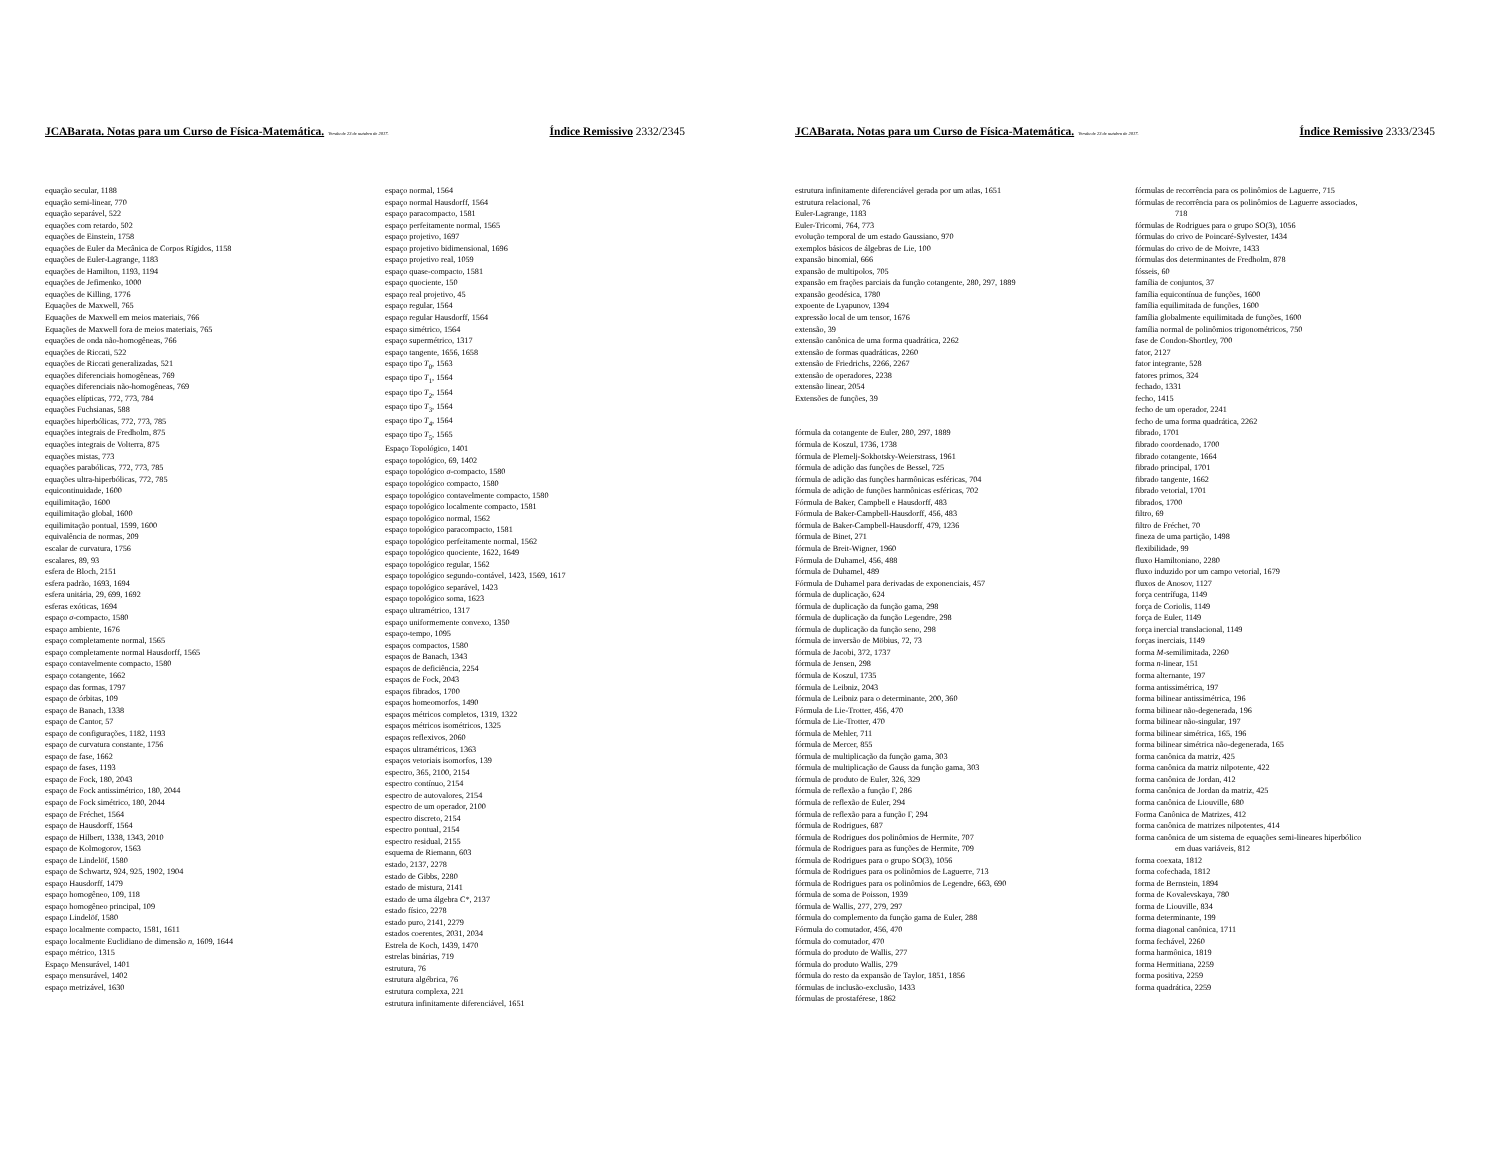JCABarata. Notas para um Curso de Física-Matemática. Versão de 23 de outubro de 2017. Índice Remissivo 2332/2345
equação secular, 1188
equação semi-linear, 770
equação separável, 522
equações com retardo, 502
equações de Einstein, 1758
equações de Euler da Mecânica de Corpos Rígidos, 1158
equações de Euler-Lagrange, 1183
equações de Hamilton, 1193, 1194
equações de Jefimenko, 1000
equações de Killing, 1776
Equações de Maxwell, 765
Equações de Maxwell em meios materiais, 766
Equações de Maxwell fora de meios materiais, 765
equações de onda não-homogêneas, 766
equações de Riccati, 522
equações de Riccati generalizadas, 521
equações diferenciais homogêneas, 769
equações diferenciais não-homogêneas, 769
equações elípticas, 772, 773, 784
equações Fuchsianas, 588
equações hiperbólicas, 772, 773, 785
equações integrais de Fredholm, 875
equações integrais de Volterra, 875
equações mistas, 773
equações parabólicas, 772, 773, 785
equações ultra-hiperbólicas, 772, 785
equicontinuidade, 1600
equilimitação, 1600
equilimitação global, 1600
equilimitação pontual, 1599, 1600
equivalência de normas, 209
escalar de curvatura, 1756
escalares, 89, 93
esfera de Bloch, 2151
esfera padrão, 1693, 1694
esfera unitária, 29, 699, 1692
esferas exóticas, 1694
espaço σ-compacto, 1580
espaço ambiente, 1676
espaço completamente normal, 1565
espaço completamente normal Hausdorff, 1565
espaço contavelmente compacto, 1580
espaço cotangente, 1662
espaço das formas, 1797
espaço de órbitas, 109
espaço de Banach, 1338
espaço de Cantor, 57
espaço de configurações, 1182, 1193
espaço de curvatura constante, 1756
espaço de fase, 1662
espaço de fases, 1193
espaço de Fock, 180, 2043
espaço de Fock antissimétrico, 180, 2044
espaço de Fock simétrico, 180, 2044
espaço de Fréchet, 1564
espaço de Hausdorff, 1564
espaço de Hilbert, 1338, 1343, 2010
espaço de Kolmogorov, 1563
espaço de Lindelöf, 1580
espaço de Schwartz, 924, 925, 1902, 1904
espaço Hausdorff, 1479
espaço homogêneo, 109, 118
espaço homogêneo principal, 109
espaço Lindelöf, 1580
espaço localmente compacto, 1581, 1611
espaço localmente Euclidiano de dimensão n, 1609, 1644
espaço métrico, 1315
Espaço Mensurável, 1401
espaço mensurável, 1402
espaço metrizável, 1630
espaço normal, 1564
espaço normal Hausdorff, 1564
espaço paracompacto, 1581
espaço perfeitamente normal, 1565
espaço projetivo, 1697
espaço projetivo bidimensional, 1696
espaço projetivo real, 1059
espaço quase-compacto, 1581
espaço quociente, 150
espaço real projetivo, 45
espaço regular, 1564
espaço regular Hausdorff, 1564
espaço simétrico, 1564
espaço supermétrico, 1317
espaço tangente, 1656, 1658
espaço tipo T<sub>0</sub>, 1563
espaço tipo T<sub>1</sub>, 1564
espaço tipo T<sub>2</sub>, 1564
espaço tipo T<sub>3</sub>, 1564
espaço tipo T<sub>4</sub>, 1564
espaço tipo T<sub>5</sub>, 1565
Espaço Topológico, 1401
espaço topológico, 69, 1402
espaço topológico σ-compacto, 1580
espaço topológico compacto, 1580
espaço topológico contavelmente compacto, 1580
espaço topológico localmente compacto, 1581
espaço topológico normal, 1562
espaço topológico paracompacto, 1581
espaço topológico perfeitamente normal, 1562
espaço topológico quociente, 1622, 1649
espaço topológico regular, 1562
espaço topológico segundo-contável, 1423, 1569, 1617
espaço topológico separável, 1423
espaço topológico soma, 1623
espaço ultramétrico, 1317
espaço uniformemente convexo, 1350
espaço-tempo, 1095
espaços compactos, 1580
espaços de Banach, 1343
espaços de deficiência, 2254
espaços de Fock, 2043
espaços fibrados, 1700
espaços homeomorfos, 1490
espaços métricos completos, 1319, 1322
espaços métricos isométricos, 1325
espaços reflexivos, 2060
espaços ultramétricos, 1363
espaços vetoriais isomorfos, 139
espectro, 365, 2100, 2154
espectro contínuo, 2154
espectro de autovalores, 2154
espectro de um operador, 2100
espectro discreto, 2154
espectro pontual, 2154
espectro residual, 2155
esquema de Riemann, 603
estado, 2137, 2278
estado de Gibbs, 2280
estado de mistura, 2141
estado de uma álgebra C*, 2137
estado físico, 2278
estado puro, 2141, 2279
estados coerentes, 2031, 2034
Estrela de Koch, 1439, 1470
estrelas binárias, 719
estrutura, 76
estrutura algébrica, 76
estrutura complexa, 221
estrutura infinitamente diferenciável, 1651
JCABarata. Notas para um Curso de Física-Matemática. Versão de 23 de outubro de 2017. Índice Remissivo 2333/2345
estrutura infinitamente diferenciável gerada por um atlas, 1651
estrutura relacional, 76
Euler-Lagrange, 1183
Euler-Tricomi, 764, 773
evolução temporal de um estado Gaussiano, 970
exemplos básicos de álgebras de Lie, 100
expansão binomial, 666
expansão de multipolos, 705
expansão em frações parciais da função cotangente, 280, 297, 1889
expansão geodésica, 1780
expoente de Lyapunov, 1394
expressão local de um tensor, 1676
extensão, 39
extensão canônica de uma forma quadrática, 2262
extensão de formas quadráticas, 2260
extensão de Friedrichs, 2266, 2267
extensão de operadores, 2238
extensão linear, 2054
Extensões de funções, 39
fórmula da cotangente de Euler, 280, 297, 1889
fórmula de Koszul, 1736, 1738
fórmula de Plemelj-Sokhotsky-Weierstrass, 1961
fórmula de adição das funções de Bessel, 725
fórmula de adição das funções harmônicas esféricas, 704
fórmula de adição de funções harmônicas esféricas, 702
Fórmula de Baker, Campbell e Hausdorff, 483
Fórmula de Baker-Campbell-Hausdorff, 456, 483
fórmula de Baker-Campbell-Hausdorff, 479, 1236
fórmula de Binet, 271
fórmula de Breit-Wigner, 1960
Fórmula de Duhamel, 456, 488
fórmula de Duhamel, 489
Fórmula de Duhamel para derivadas de exponenciais, 457
fórmula de duplicação, 624
fórmula de duplicação da função gama, 298
fórmula de duplicação da função Legendre, 298
fórmula de duplicação da função seno, 298
fórmula de inversão de Möbius, 72, 73
fórmula de Jacobi, 372, 1737
fórmula de Jensen, 298
fórmula de Koszul, 1735
fórmula de Leibniz, 2043
fórmula de Leibniz para o determinante, 200, 360
Fórmula de Lie-Trotter, 456, 470
fórmula de Lie-Trotter, 470
fórmula de Mehler, 711
fórmula de Mercer, 855
fórmula de multiplicação da função gama, 303
fórmula de multiplicação de Gauss da função gama, 303
fórmula de produto de Euler, 326, 329
fórmula de reflexão a função Γ, 286
fórmula de reflexão de Euler, 294
fórmula de reflexão para a função Γ, 294
fórmula de Rodrigues, 687
fórmula de Rodrigues dos polinômios de Hermite, 707
fórmula de Rodrigues para as funções de Hermite, 709
fórmula de Rodrigues para o grupo SO(3), 1056
fórmula de Rodrigues para os polinômios de Laguerre, 713
fórmula de Rodrigues para os polinômios de Legendre, 663, 690
fórmula de soma de Poisson, 1939
fórmula de Wallis, 277, 279, 297
fórmula do complemento da função gama de Euler, 288
Fórmula do comutador, 456, 470
fórmula do comutador, 470
fórmula do produto de Wallis, 277
fórmula do produto Wallis, 279
fórmula do resto da expansão de Taylor, 1851, 1856
fórmulas de inclusão-exclusão, 1433
fórmulas de prostaférese, 1862
fórmulas de recorrência para os polinômios de Laguerre, 715
fórmulas de recorrência para os polinômios de Laguerre associados,
718
fórmulas de Rodrigues para o grupo SO(3), 1056
fórmulas do crivo de Poincaré-Sylvester, 1434
fórmulas do crivo de de Moivre, 1433
fórmulas dos determinantes de Fredholm, 878
fósseis, 60
família de conjuntos, 37
família equicontínua de funções, 1600
família equilimitada de funções, 1600
família globalmente equilimitada de funções, 1600
família normal de polinômios trigonométricos, 750
fase de Condon-Shortley, 700
fator, 2127
fator integrante, 528
fatores primos, 324
fechado, 1331
fecho, 1415
fecho de um operador, 2241
fecho de uma forma quadrática, 2262
fibrado, 1701
fibrado coordenado, 1700
fibrado cotangente, 1664
fibrado principal, 1701
fibrado tangente, 1662
fibrado vetorial, 1701
fibrados, 1700
filtro, 69
filtro de Fréchet, 70
fineza de uma partição, 1498
flexibilidade, 99
fluxo Hamiltoniano, 2280
fluxo induzido por um campo vetorial, 1679
fluxos de Anosov, 1127
força centrífuga, 1149
força de Coriolis, 1149
força de Euler, 1149
força inercial translacional, 1149
forças inerciais, 1149
forma M-semilimitada, 2260
forma n-linear, 151
forma alternante, 197
forma antissimétrica, 197
forma bilinear antissimétrica, 196
forma bilinear não-degenerada, 196
forma bilinear não-singular, 197
forma bilinear simétrica, 165, 196
forma bilinear simétrica não-degenerada, 165
forma canônica da matriz, 425
forma canônica da matriz nilpotente, 422
forma canônica de Jordan, 412
forma canônica de Jordan da matriz, 425
forma canônica de Liouville, 680
Forma Canônica de Matrizes, 412
forma canônica de matrizes nilpotentes, 414
forma canônica de um sistema de equações semi-lineares hiperbólico
em duas variáveis, 812
forma coexata, 1812
forma cofechada, 1812
forma de Bernstein, 1894
forma de Kovalevskaya, 780
forma de Liouville, 834
forma determinante, 199
forma diagonal canônica, 1711
forma fechável, 2260
forma harmônica, 1819
forma Hermitiana, 2259
forma positiva, 2259
forma quadrática, 2259